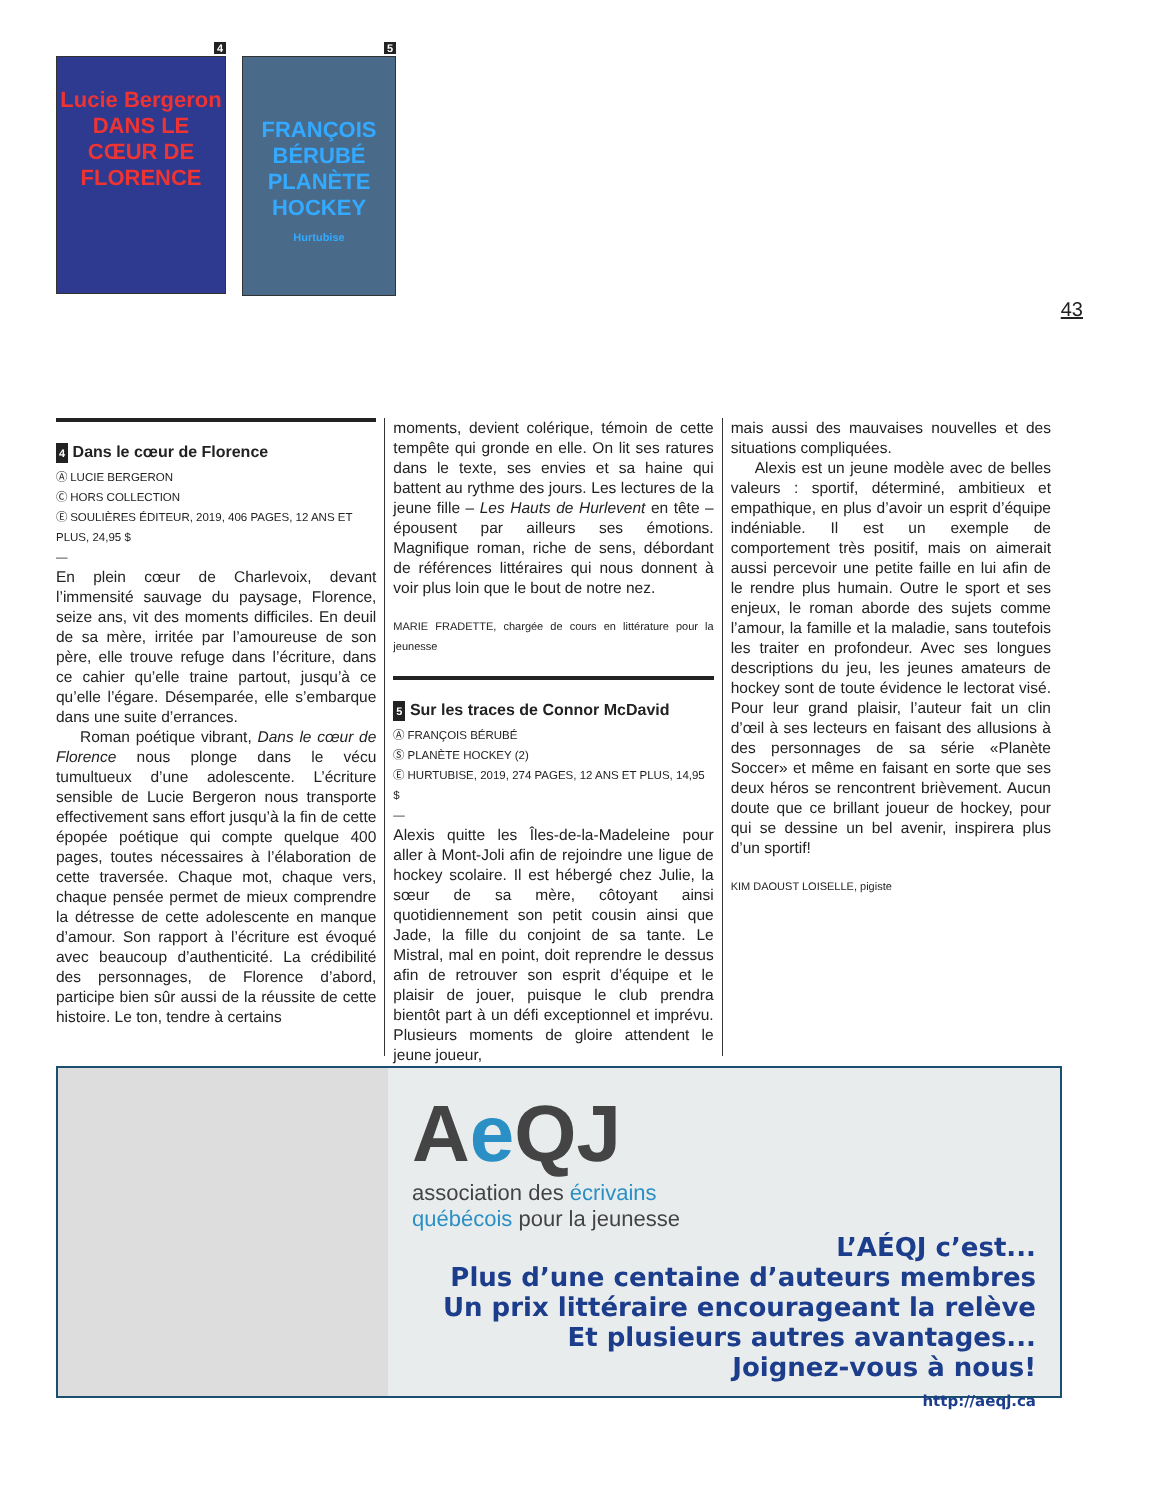4
Lucie Bergeron
DANS LE CŒUR DE
FLORENCE
5
FRANÇOIS BÉRUBÉ
PLANÈTE HOCKEY
Hurtubise
43
4 Dans le cœur de Florence
Ⓐ LUCIE BERGERON
Ⓒ HORS COLLECTION
Ⓔ SOULIÈRES ÉDITEUR, 2019, 406 PAGES, 12 ANS ET PLUS, 24,95 $
—
En plein cœur de Charlevoix, devant l’immensité sauvage du paysage, Florence, seize ans, vit des moments difficiles. En deuil de sa mère, irritée par l’amoureuse de son père, elle trouve refuge dans l’écriture, dans ce cahier qu’elle traine partout, jusqu’à ce qu’elle l’égare. Désemparée, elle s’embarque dans une suite d’errances.
Roman poétique vibrant, Dans le cœur de Florence nous plonge dans le vécu tumultueux d’une adolescente. L’écriture sensible de Lucie Bergeron nous transporte effectivement sans effort jusqu’à la fin de cette épopée poétique qui compte quelque 400 pages, toutes nécessaires à l’élaboration de cette traversée. Chaque mot, chaque vers, chaque pensée permet de mieux comprendre la détresse de cette adolescente en manque d’amour. Son rapport à l’écriture est évoqué avec beaucoup d’authenticité. La crédibilité des personnages, de Florence d’abord, participe bien sûr aussi de la réussite de cette histoire. Le ton, tendre à certains
moments, devient colérique, témoin de cette tempête qui gronde en elle. On lit ses ratures dans le texte, ses envies et sa haine qui battent au rythme des jours. Les lectures de la jeune fille – Les Hauts de Hurlevent en tête – épousent par ailleurs ses émotions. Magnifique roman, riche de sens, débordant de références littéraires qui nous donnent à voir plus loin que le bout de notre nez.
MARIE FRADETTE, chargée de cours en littérature pour la jeunesse
5 Sur les traces de Connor McDavid
Ⓐ FRANÇOIS BÉRUBÉ
Ⓢ PLANÈTE HOCKEY (2)
Ⓔ HURTUBISE, 2019, 274 PAGES, 12 ANS ET PLUS, 14,95 $
—
Alexis quitte les Îles-de-la-Madeleine pour aller à Mont-Joli afin de rejoindre une ligue de hockey scolaire. Il est hébergé chez Julie, la sœur de sa mère, côtoyant ainsi quotidiennement son petit cousin ainsi que Jade, la fille du conjoint de sa tante. Le Mistral, mal en point, doit reprendre le dessus afin de retrouver son esprit d’équipe et le plaisir de jouer, puisque le club prendra bientôt part à un défi exceptionnel et imprévu. Plusieurs moments de gloire attendent le jeune joueur,
mais aussi des mauvaises nouvelles et des situations compliquées.
Alexis est un jeune modèle avec de belles valeurs : sportif, déterminé, ambitieux et empathique, en plus d’avoir un esprit d’équipe indéniable. Il est un exemple de comportement très positif, mais on aimerait aussi percevoir une petite faille en lui afin de le rendre plus humain. Outre le sport et ses enjeux, le roman aborde des sujets comme l’amour, la famille et la maladie, sans toutefois les traiter en profondeur. Avec ses longues descriptions du jeu, les jeunes amateurs de hockey sont de toute évidence le lectorat visé. Pour leur grand plaisir, l’auteur fait un clin d’œil à ses lecteurs en faisant des allusions à des personnages de sa série «Planète Soccer» et même en faisant en sorte que ses deux héros se rencontrent brièvement. Aucun doute que ce brillant joueur de hockey, pour qui se dessine un bel avenir, inspirera plus d’un sportif!
KIM DAOUST LOISELLE, pigiste
Ae QJ
association des écrivains
québécois pour la jeunesse
L’AÉQJ c’est...
Plus d’une centaine d’auteurs membres
Un prix littéraire encourageant la relève
Et plusieurs autres avantages...
Joignez-vous à nous!
http://aeqj.ca